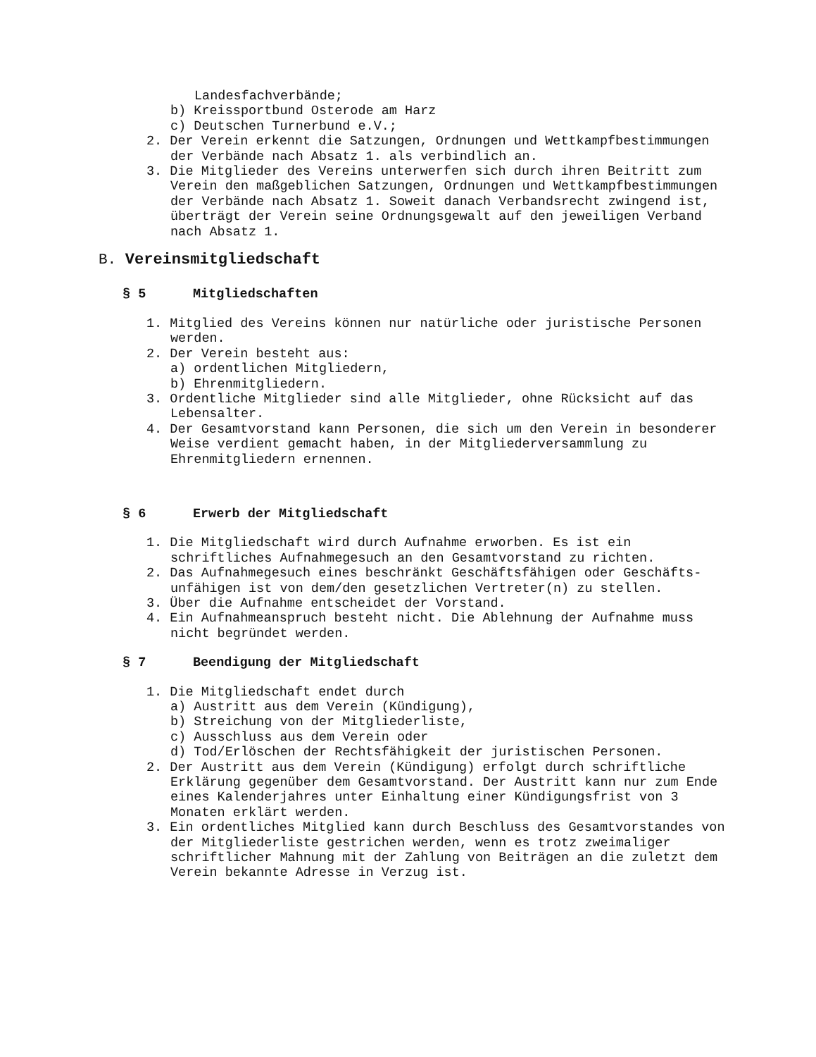Landesfachverbände;
b) Kreissportbund Osterode am Harz
c) Deutschen Turnerbund e.V.;
2. Der Verein erkennt die Satzungen, Ordnungen und Wettkampfbestimmungen
der Verbände nach Absatz 1. als verbindlich an.
3. Die Mitglieder des Vereins unterwerfen sich durch ihren Beitritt zum
Verein den maßgeblichen Satzungen, Ordnungen und Wettkampfbestimmungen
der Verbände nach Absatz 1. Soweit danach Verbandsrecht zwingend ist,
überträgt der Verein seine Ordnungsgewalt auf den jeweiligen Verband
nach Absatz 1.
B. Vereinsmitgliedschaft
§ 5 Mitgliedschaften
1. Mitglied des Vereins können nur natürliche oder juristische Personen
werden.
2. Der Verein besteht aus:
a) ordentlichen Mitgliedern,
b) Ehrenmitgliedern.
3. Ordentliche Mitglieder sind alle Mitglieder, ohne Rücksicht auf das
Lebensalter.
4. Der Gesamtvorstand kann Personen, die sich um den Verein in besonderer
Weise verdient gemacht haben, in der Mitgliederversammlung zu
Ehrenmitgliedern ernennen.
§ 6 Erwerb der Mitgliedschaft
1. Die Mitgliedschaft wird durch Aufnahme erworben. Es ist ein
schriftliches Aufnahmegesuch an den Gesamtvorstand zu richten.
2. Das Aufnahmegesuch eines beschränkt Geschäftsfähigen oder Geschäfts-
unfähigen ist von dem/den gesetzlichen Vertreter(n) zu stellen.
3. Über die Aufnahme entscheidet der Vorstand.
4. Ein Aufnahmeanspruch besteht nicht. Die Ablehnung der Aufnahme muss
nicht begründet werden.
§ 7 Beendigung der Mitgliedschaft
1. Die Mitgliedschaft endet durch
a) Austritt aus dem Verein (Kündigung),
b) Streichung von der Mitgliederliste,
c) Ausschluss aus dem Verein oder
d) Tod/Erlöschen der Rechtsfähigkeit der juristischen Personen.
2. Der Austritt aus dem Verein (Kündigung) erfolgt durch schriftliche
Erklärung gegenüber dem Gesamtvorstand. Der Austritt kann nur zum Ende
eines Kalenderjahres unter Einhaltung einer Kündigungsfrist von 3
Monaten erklärt werden.
3. Ein ordentliches Mitglied kann durch Beschluss des Gesamtvorstandes von
der Mitgliederliste gestrichen werden, wenn es trotz zweimaliger
schriftlicher Mahnung mit der Zahlung von Beiträgen an die zuletzt dem
Verein bekannte Adresse in Verzug ist.